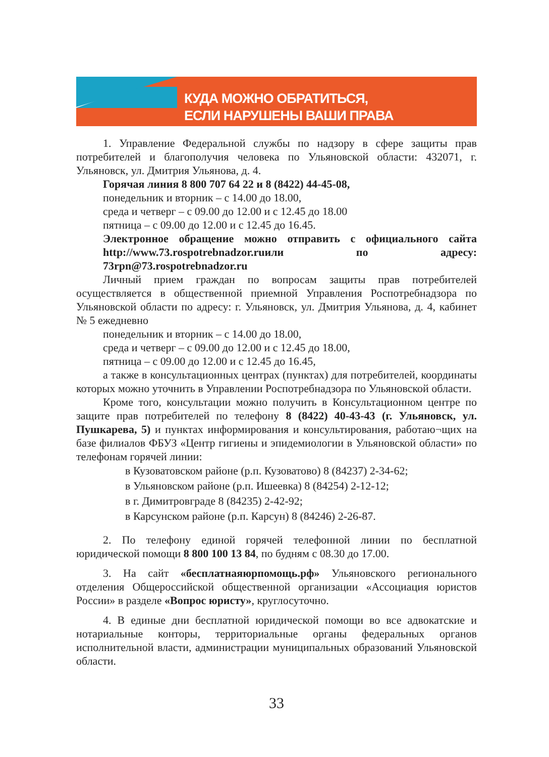КУДА МОЖНО ОБРАТИТЬСЯ,
ЕСЛИ НАРУШЕНЫ ВАШИ ПРАВА
1. Управление Федеральной службы по надзору в сфере защиты прав потребителей и благополучия человека по Ульяновской области: 432071, г. Ульяновск, ул. Дмитрия Ульянова, д. 4.
Горячая линия 8 800 707 64 22 и 8 (8422) 44-45-08,
понедельник и вторник – с 14.00 до 18.00,
среда и четверг – с 09.00 до 12.00 и с 12.45 до 18.00
пятница – с 09.00 до 12.00 и с 12.45 до 16.45.
Электронное обращение можно отправить с официального сайта http://www.73.rospotrebnadzor.ruили по адресу: 73rpn@73.rospotrebnadzor.ru
Личный прием граждан по вопросам защиты прав потребителей осуществляется в общественной приемной Управления Роспотребнадзора по Ульяновской области по адресу: г. Ульяновск, ул. Дмитрия Ульянова, д. 4, кабинет № 5 ежедневно
понедельник и вторник – с 14.00 до 18.00,
среда и четверг – с 09.00 до 12.00 и с 12.45 до 18.00,
пятница – с 09.00 до 12.00 и с 12.45 до 16.45,
а также в консультационных центрах (пунктах) для потребителей, координаты которых можно уточнить в Управлении Роспотребнадзора по Ульяновской области.
Кроме того, консультации можно получить в Консультационном центре по защите прав потребителей по телефону 8 (8422) 40-43-43 (г. Ульяновск, ул. Пушкарева, 5) и пунктах информирования и консультирования, работаю¬щих на базе филиалов ФБУЗ «Центр гигиены и эпидемиологии в Ульяновской области» по телефонам горячей линии:
в Кузоватовском районе (р.п. Кузоватово) 8 (84237) 2-34-62;
в Ульяновском районе (р.п. Ишеевка) 8 (84254) 2-12-12;
в г. Димитровграде 8 (84235) 2-42-92;
в Карсунском районе (р.п. Карсун) 8 (84246) 2-26-87.
2. По телефону единой горячей телефонной линии по бесплатной юридической помощи 8 800 100 13 84, по будням с 08.30 до 17.00.
3. На сайт «бесплатнаяюрпомощь.рф» Ульяновского регионального отделения Общероссийской общественной организации «Ассоциация юристов России» в разделе «Вопрос юристу», круглосуточно.
4. В единые дни бесплатной юридической помощи во все адвокатские и нотариальные конторы, территориальные органы федеральных органов исполнительной власти, администрации муниципальных образований Ульяновской области.
33